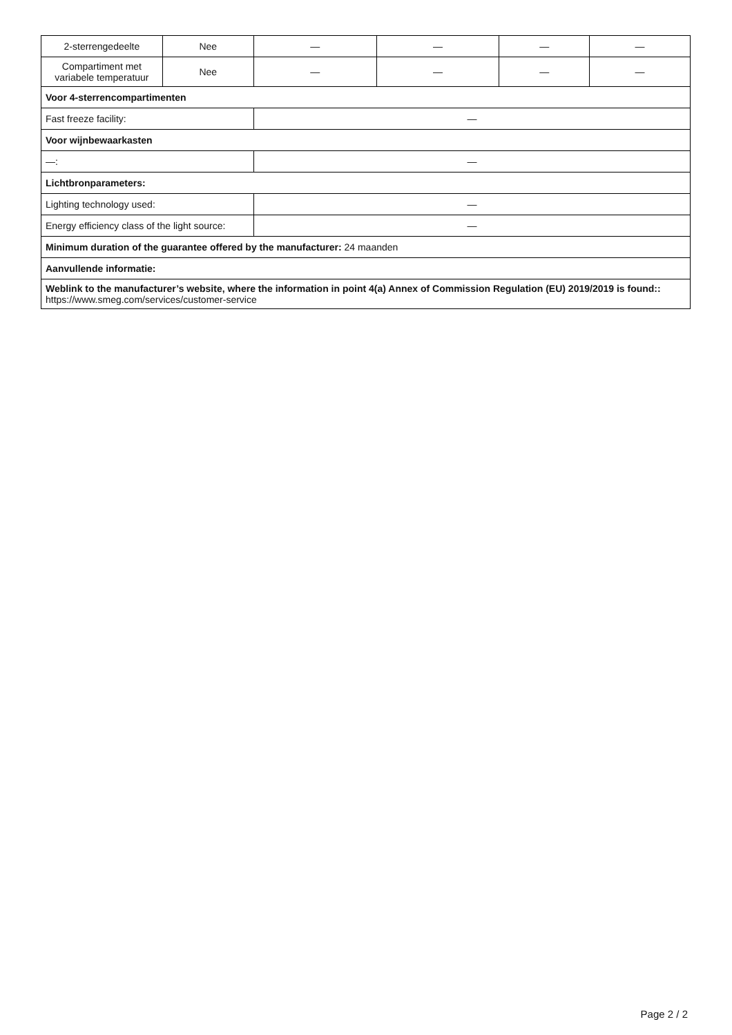| 2-sterrengedeelte | Nee | — | — | — | — |
| Compartiment met variabele temperatuur | Nee | — | — | — | — |
| Voor 4-sterrencompartimenten | | | | | |
| Fast freeze facility: | | — | | | |
| Voor wijnbewaarkasten | | | | | |
| —: | | — | | | |
| Lichtbronparameters: | | | | | |
| Lighting technology used: | | — | | | |
| Energy efficiency class of the light source: | | — | | | |
| Minimum duration of the guarantee offered by the manufacturer: 24 maanden | | | | | |
| Aanvullende informatie: | | | | | |
| Weblink to the manufacturer’s website, where the information in point 4(a) Annex of Commission Regulation (EU) 2019/2019 is found:: https://www.smeg.com/services/customer-service | | | | | |
Page 2 / 2